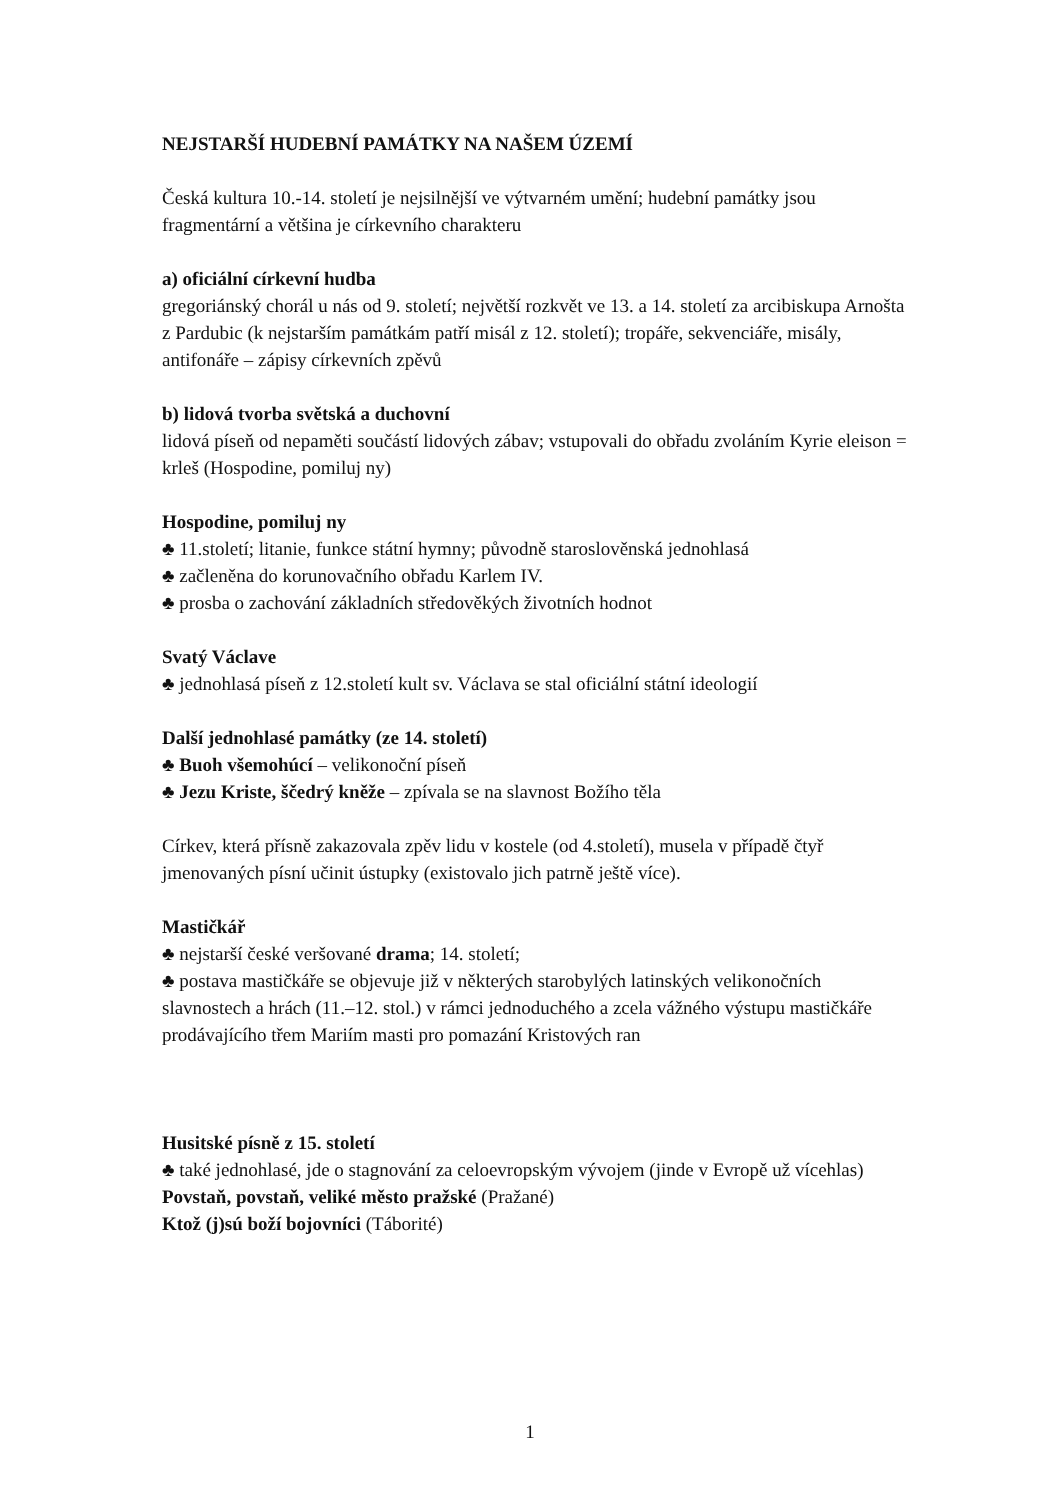NEJSTARŠÍ HUDEBNÍ PAMÁTKY NA NAŠEM ÚZEMÍ
Česká kultura 10.-14. století je nejsilnější ve výtvarném umění; hudební památky jsou fragmentární a většina je církevního charakteru
a) oficiální církevní hudba
gregoriánský chorál u nás od 9. století; největší rozkvět ve 13. a 14. století za arcibiskupa Arnošta z Pardubic (k nejstarším památkám patří misál z 12. století); tropáře, sekvenciáře, misály, antifonáře – zápisy církevních zpěvů
b) lidová tvorba světská a duchovní
lidová píseň od nepaměti součástí lidových zábav; vstupovali do obřadu zvoláním Kyrie eleison = krleš (Hospodine, pomiluj ny)
Hospodine, pomiluj ny
♣ 11.století; litanie, funkce státní hymny; původně staroslověnská jednohlasá
♣ začleněna do korunovačního obřadu Karlem IV.
♣ prosba o zachování základních středověkých životních hodnot
Svatý Václave
♣ jednohlasá píseň z 12.století kult sv. Václava se stal oficiální státní ideologií
Další jednohlasé památky (ze 14. století)
♣ Buoh všemohúcí – velikonoční píseň
♣ Jezu Kriste, ščedrý kněže – zpívala se na slavnost Božího těla
Církev, která přísně zakazovala zpěv lidu v kostele (od 4.století), musela v případě čtyř jmenovaných písní učinit ústupky (existovalo jich patrně ještě více).
Mastičkář
♣ nejstarší české veršované drama; 14. století;
♣ postava mastičkáře se objevuje již v některých starobylých latinských velikonočních slavnostech a hrách (11.–12. stol.) v rámci jednoduchého a zcela vážného výstupu mastičkáře prodávajícího třem Mariím masti pro pomazání Kristových ran
Husitské písně z 15. století
♣ také jednohlasé, jde o stagnování za celoevropským vývojem (jinde v Evropě už vícehlas)
Povstaň, povstaň, veliké město pražské (Pražané)
Ktož (j)sú boží bojovníci (Táborité)
1